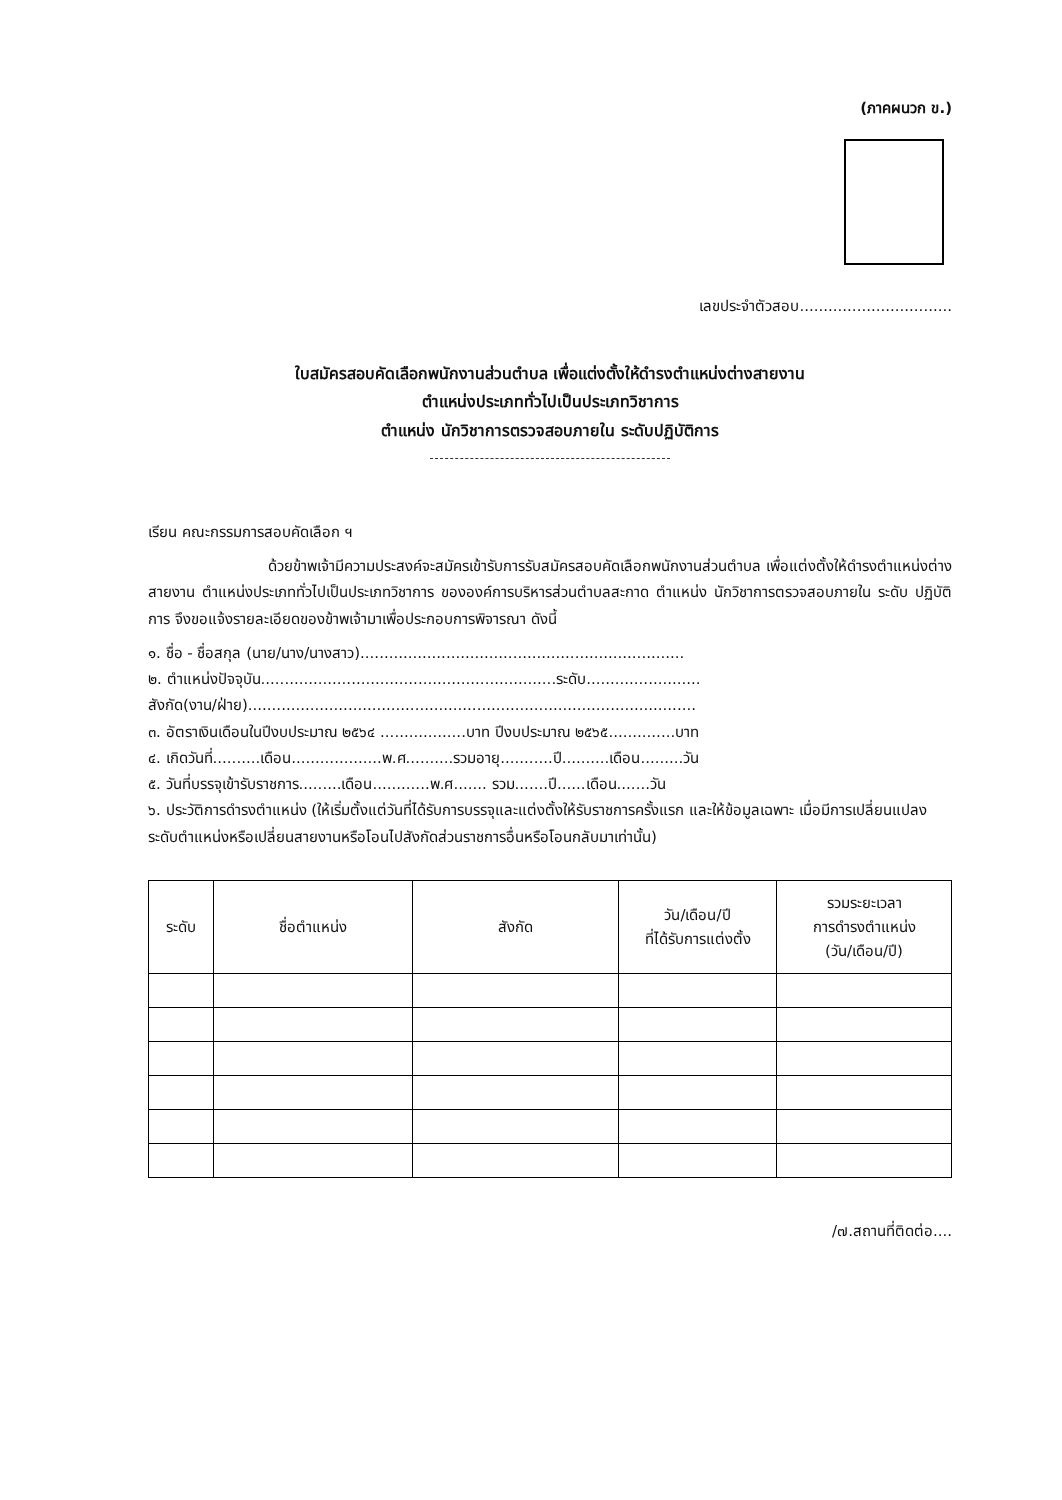(ภาคผนวก ข.)
เลขประจำตัวสอบ................................
ใบสมัครสอบคัดเลือกพนักงานส่วนตำบล เพื่อแต่งตั้งให้ดำรงตำแหน่งต่างสายงาน
ตำแหน่งประเภททั่วไปเป็นประเภทวิชาการ
ตำแหน่ง นักวิชาการตรวจสอบภายใน ระดับปฏิบัติการ
เรียน คณะกรรมการสอบคัดเลือก ฯ
ด้วยข้าพเจ้ามีความประสงค์จะสมัครเข้ารับการรับสมัครสอบคัดเลือกพนักงานส่วนตำบล เพื่อแต่งตั้งให้ดำรงตำแหน่งต่างสายงาน ตำแหน่งประเภททั่วไปเป็นประเภทวิชาการ ขององค์การบริหารส่วนตำบลสะกาด ตำแหน่ง นักวิชาการตรวจสอบภายใน ระดับ ปฏิบัติการ จึงขอแจ้งรายละเอียดของข้าพเจ้ามาเพื่อประกอบการพิจารณา ดังนี้
๑. ชื่อ - ชื่อสกุล (นาย/นาง/นางสาว)....................................................................
๒. ตำแหน่งปัจจุบัน..............................................................ระดับ........................
สังกัด(งาน/ฝ่าย)..............................................................................................
๓. อัตราเงินเดือนในปีงบประมาณ ๒๕๖๔ ..................บาท ปีงบประมาณ ๒๕๖๕..............บาท
๔. เกิดวันที่..........เดือน...................พ.ศ..........รวมอายุ...........ปี..........เดือน.........วัน
๕. วันที่บรรจุเข้ารับราชการ.........เดือน............พ.ศ....... รวม.......ปี......เดือน.......วัน
๖. ประวัติการดำรงตำแหน่ง (ให้เริ่มตั้งแต่วันที่ได้รับการบรรจุและแต่งตั้งให้รับราชการครั้งแรก และให้ข้อมูลเฉพาะ เมื่อมีการเปลี่ยนแปลงระดับตำแหน่งหรือเปลี่ยนสายงานหรือโอนไปสังกัดส่วนราชการอื่นหรือโอนกลับมาเท่านั้น)
| ระดับ | ชื่อตำแหน่ง | สังกัด | วัน/เดือน/ปี ที่ได้รับการแต่งตั้ง | รวมระยะเวลา การดำรงตำแหน่ง (วัน/เดือน/ปี) |
| --- | --- | --- | --- | --- |
/๗.สถานที่ติดต่อ....